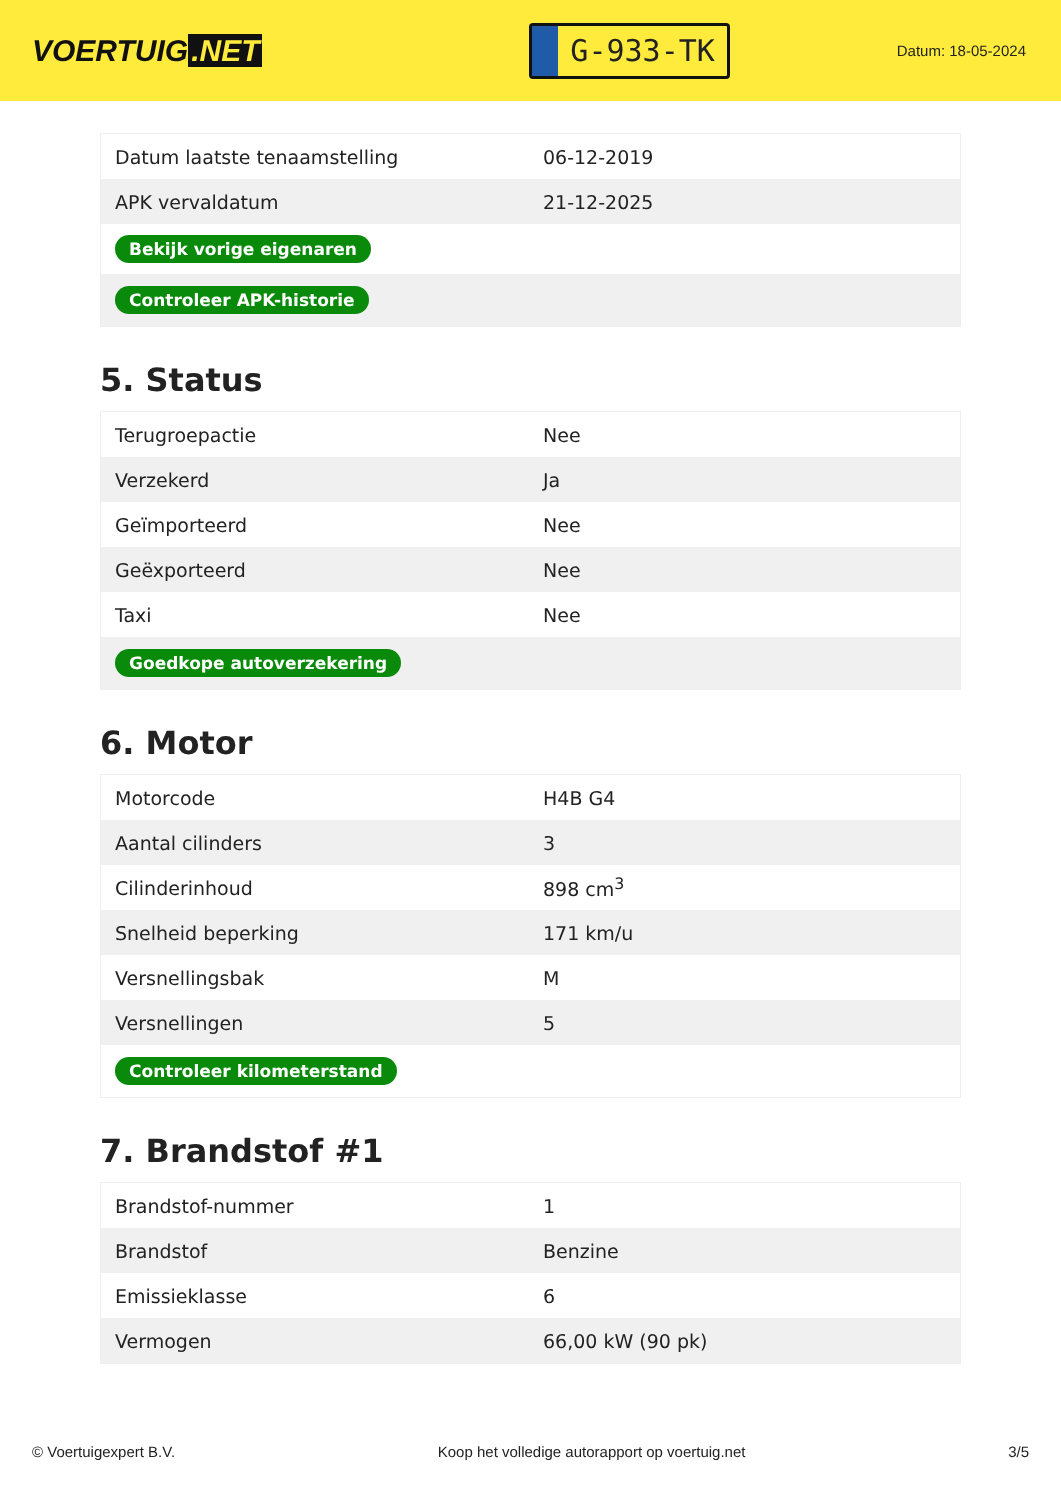VOERTUIG.NET
G-933-TK
Datum: 18-05-2024
| Datum laatste tenaamstelling | 06-12-2019 |
| APK vervaldatum | 21-12-2025 |
| Bekijk vorige eigenaren | |
| Controleer APK-historie | |
5. Status
| Terugroepactie | Nee |
| Verzekerd | Ja |
| Geïmporteerd | Nee |
| Geëxporteerd | Nee |
| Taxi | Nee |
| Goedkope autoverzekering | |
6. Motor
| Motorcode | H4B G4 |
| Aantal cilinders | 3 |
| Cilinderinhoud | 898 cm<sup>3</sup> |
| Snelheid beperking | 171 km/u |
| Versnellingsbak | M |
| Versnellingen | 5 |
| Controleer kilometerstand | |
7. Brandstof #1
| Brandstof-nummer | 1 |
| Brandstof | Benzine |
| Emissieklasse | 6 |
| Vermogen | 66,00 kW (90 pk) |
© Voertuigexpert B.V. Koop het volledige autorapport op voertuig.net 3/5